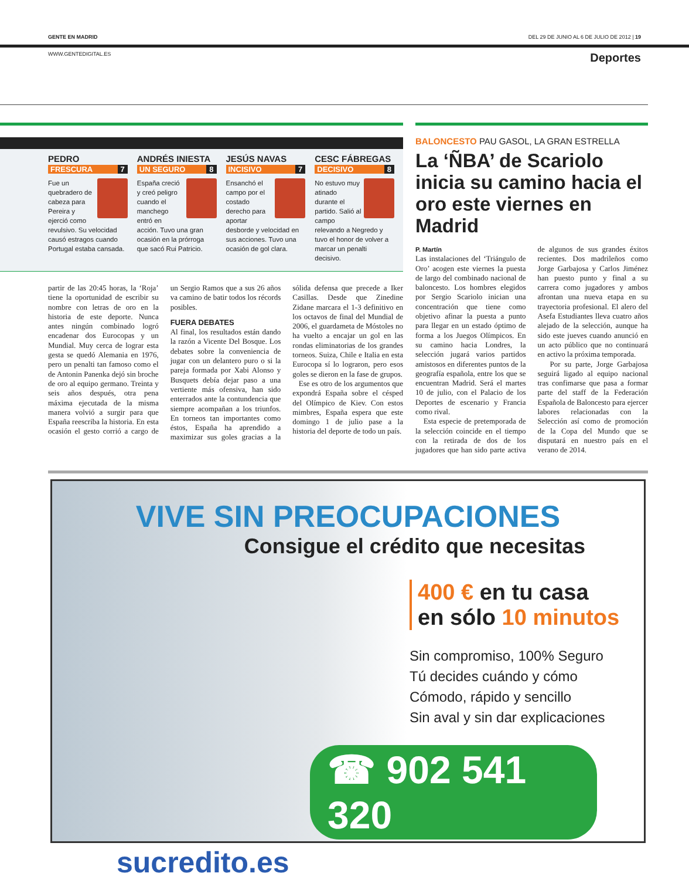GENTE EN MADRID DEL 29 DE JUNIO AL 6 DE JULIO DE 2012 | 19
WWW.GENTEDIGITAL.ES Deportes
PEDRO
FRESCURA 7
Fue un quebradero de cabeza para Pereira y ejerció como revulsivo. Su velocidad causó estragos cuando Portugal estaba cansada.
ANDRÉS INIESTA
UN SEGURO 8
España creció y creó peligro cuando el manchego entró en acción. Tuvo una gran ocasión en la prórroga que sacó Rui Patricio.
JESÚS NAVAS
INCISIVO 7
Ensanchó el campo por el costado derecho para aportar desborde y velocidad en sus acciones. Tuvo una ocasión de gol clara.
CESC FÁBREGAS
DECISIVO 8
No estuvo muy atinado durante el partido. Salió al campo relevando a Negredo y tuvo el honor de volver a marcar un penalti decisivo.
partir de las 20:45 horas, la ‘Roja’ tiene la oportunidad de escribir su nombre con letras de oro en la historia de este deporte. Nunca antes ningún combinado logró encadenar dos Eurocopas y un Mundial. Muy cerca de lograr esta gesta se quedó Alemania en 1976, pero un penalti tan famoso como el de Antonin Panenka dejó sin broche de oro al equipo germano. Treinta y seis años después, otra pena máxima ejecutada de la misma manera volvió a surgir para que España reescriba la historia. En esta ocasión el gesto corrió a cargo de un Sergio Ramos que a sus 26 años va camino de batir todos los récords posibles.
FUERA DEBATES
Al final, los resultados están dando la razón a Vicente Del Bosque. Los debates sobre la conveniencia de jugar con un delantero puro o si la pareja formada por Xabi Alonso y Busquets debía dejar paso a una vertiente más ofensiva, han sido enterrados ante la contundencia que siempre acompañan a los triunfos. En torneos tan importantes como éstos, España ha aprendido a maximizar sus goles gracias a la sólida defensa que precede a Iker Casillas. Desde que Zinedine Zidane marcara el 1-3 definitivo en los octavos de final del Mundial de 2006, el guardameta de Móstoles no ha vuelto a encajar un gol en las rondas eliminatorias de los grandes torneos. Suiza, Chile e Italia en esta Eurocopa sí lo lograron, pero esos goles se dieron en la fase de grupos.
Ese es otro de los argumentos que expondrá España sobre el césped del Olímpico de Kiev. Con estos mimbres, España espera que este domingo 1 de julio pase a la historia del deporte de todo un país.
BALONCESTO PAU GASOL, LA GRAN ESTRELLA
La ‘ÑBA’ de Scariolo inicia su camino hacia el oro este viernes en Madrid
P. Martín
Las instalaciones del ‘Triángulo de Oro’ acogen este viernes la puesta de largo del combinado nacional de baloncesto. Los hombres elegidos por Sergio Scariolo inician una concentración que tiene como objetivo afinar la puesta a punto para llegar en un estado óptimo de forma a los Juegos Olímpicos. En su camino hacia Londres, la selección jugará varios partidos amistosos en diferentes puntos de la geografía española, entre los que se encuentran Madrid. Será el martes 10 de julio, con el Palacio de los Deportes de escenario y Francia como rival.
Esta especie de pretemporada de la selección coincide en el tiempo con la retirada de dos de los jugadores que han sido parte activa de algunos de sus grandes éxitos recientes. Dos madrileños como Jorge Garbajosa y Carlos Jiménez han puesto punto y final a su carrera como jugadores y ambos afrontan una nueva etapa en su trayectoria profesional. El alero del Asefa Estudiantes lleva cuatro años alejado de la selección, aunque ha sido este jueves cuando anunció en un acto público que no continuará en activo la próxima temporada.
Por su parte, Jorge Garbajosa seguirá ligado al equipo nacional tras confimarse que pasa a formar parte del staff de la Federación Española de Baloncesto para ejercer labores relacionadas con la Selección así como de promoción de la Copa del Mundo que se disputará en nuestro país en el verano de 2014.
VIVE SIN PREOCUPACIONES
Consigue el crédito que necesitas
400 € en tu casa
en sólo 10 minutos
Sin compromiso, 100% Seguro
Tú decides cuándo y cómo
Cómodo, rápido y sencillo
Sin aval y sin dar explicaciones
☎ 902 541 320
sucredito.es